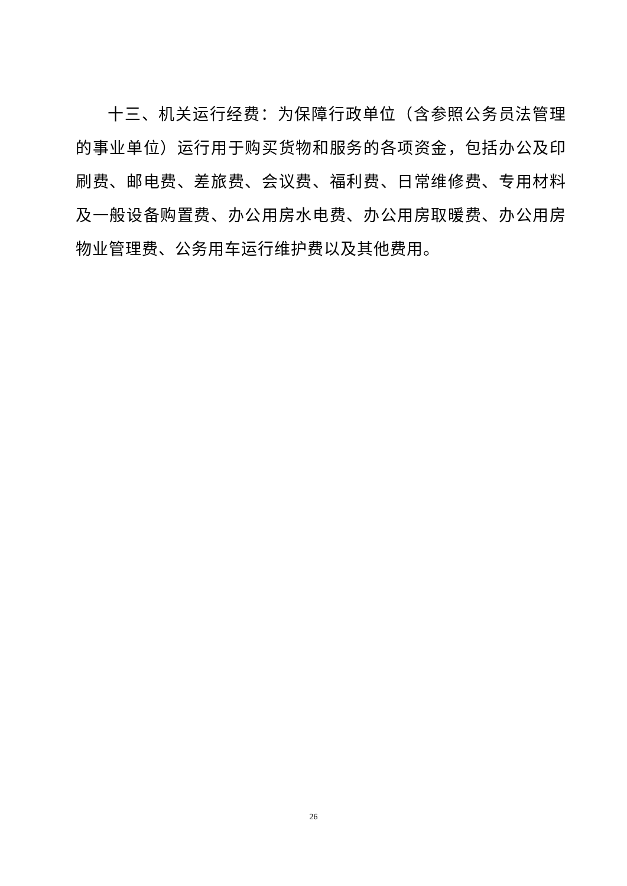十三、机关运行经费：为保障行政单位（含参照公务员法管理的事业单位）运行用于购买货物和服务的各项资金，包括办公及印刷费、邮电费、差旅费、会议费、福利费、日常维修费、专用材料及一般设备购置费、办公用房水电费、办公用房取暖费、办公用房物业管理费、公务用车运行维护费以及其他费用。
26